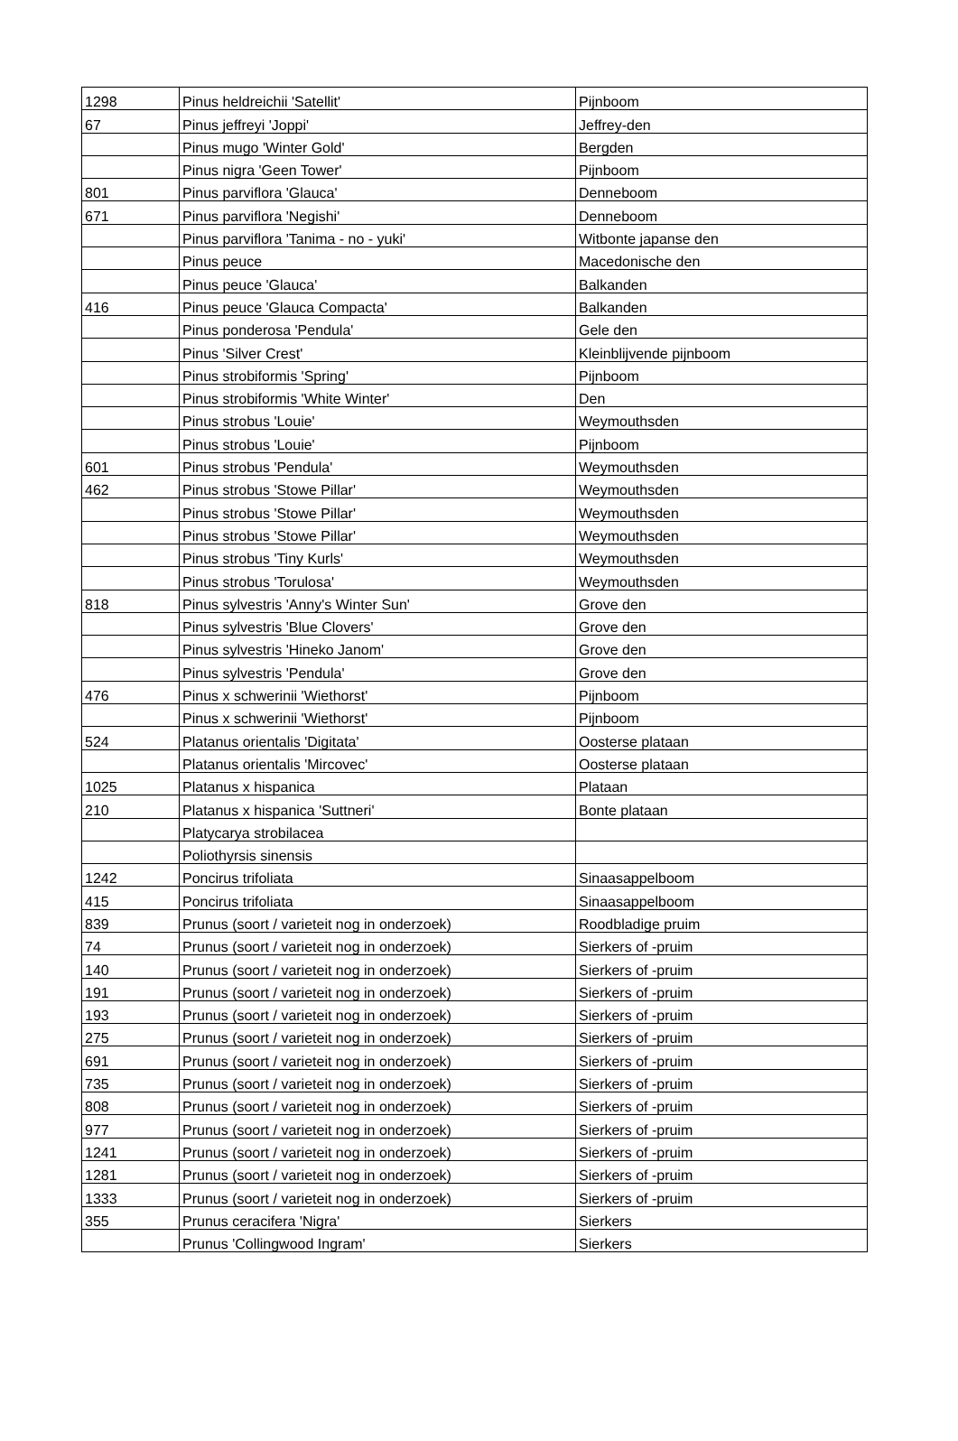| 1298 | Pinus heldreichii 'Satellit' | Pijnboom |
| 67 | Pinus jeffreyi 'Joppi' | Jeffrey-den |
| | Pinus mugo 'Winter Gold' | Bergden |
| | Pinus nigra 'Geen Tower' | Pijnboom |
| 801 | Pinus parviflora 'Glauca' | Denneboom |
| 671 | Pinus parviflora 'Negishi' | Denneboom |
| | Pinus parviflora 'Tanima - no - yuki' | Witbonte japanse den |
| | Pinus peuce | Macedonische den |
| | Pinus peuce 'Glauca' | Balkanden |
| 416 | Pinus peuce 'Glauca Compacta' | Balkanden |
| | Pinus ponderosa 'Pendula' | Gele den |
| | Pinus 'Silver Crest' | Kleinblijvende pijnboom |
| | Pinus strobiformis 'Spring' | Pijnboom |
| | Pinus strobiformis 'White Winter' | Den |
| | Pinus strobus 'Louie' | Weymouthsden |
| | Pinus strobus 'Louie' | Pijnboom |
| 601 | Pinus strobus 'Pendula' | Weymouthsden |
| 462 | Pinus strobus 'Stowe Pillar' | Weymouthsden |
| | Pinus strobus 'Stowe Pillar' | Weymouthsden |
| | Pinus strobus 'Stowe Pillar' | Weymouthsden |
| | Pinus strobus 'Tiny Kurls' | Weymouthsden |
| | Pinus strobus 'Torulosa' | Weymouthsden |
| 818 | Pinus sylvestris 'Anny's Winter Sun' | Grove den |
| | Pinus sylvestris 'Blue Clovers' | Grove den |
| | Pinus sylvestris 'Hineko Janom' | Grove den |
| | Pinus sylvestris 'Pendula' | Grove den |
| 476 | Pinus x schwerinii 'Wiethorst' | Pijnboom |
| | Pinus x schwerinii 'Wiethorst' | Pijnboom |
| 524 | Platanus orientalis 'Digitata' | Oosterse plataan |
| | Platanus orientalis 'Mircovec' | Oosterse plataan |
| 1025 | Platanus x hispanica | Plataan |
| 210 | Platanus x hispanica 'Suttneri' | Bonte plataan |
| | Platycarya strobilacea | |
| | Poliothyrsis sinensis | |
| 1242 | Poncirus trifoliata | Sinaasappelboom |
| 415 | Poncirus trifoliata | Sinaasappelboom |
| 839 | Prunus (soort / varieteit nog in onderzoek) | Roodbladige pruim |
| 74 | Prunus (soort / varieteit nog in onderzoek) | Sierkers of -pruim |
| 140 | Prunus (soort / varieteit nog in onderzoek) | Sierkers of -pruim |
| 191 | Prunus (soort / varieteit nog in onderzoek) | Sierkers of -pruim |
| 193 | Prunus (soort / varieteit nog in onderzoek) | Sierkers of -pruim |
| 275 | Prunus (soort / varieteit nog in onderzoek) | Sierkers of -pruim |
| 691 | Prunus (soort / varieteit nog in onderzoek) | Sierkers of -pruim |
| 735 | Prunus (soort / varieteit nog in onderzoek) | Sierkers of -pruim |
| 808 | Prunus (soort / varieteit nog in onderzoek) | Sierkers of -pruim |
| 977 | Prunus (soort / varieteit nog in onderzoek) | Sierkers of -pruim |
| 1241 | Prunus (soort / varieteit nog in onderzoek) | Sierkers of -pruim |
| 1281 | Prunus (soort / varieteit nog in onderzoek) | Sierkers of -pruim |
| 1333 | Prunus (soort / varieteit nog in onderzoek) | Sierkers of -pruim |
| 355 | Prunus ceracifera 'Nigra' | Sierkers |
| | Prunus 'Collingwood Ingram' | Sierkers |